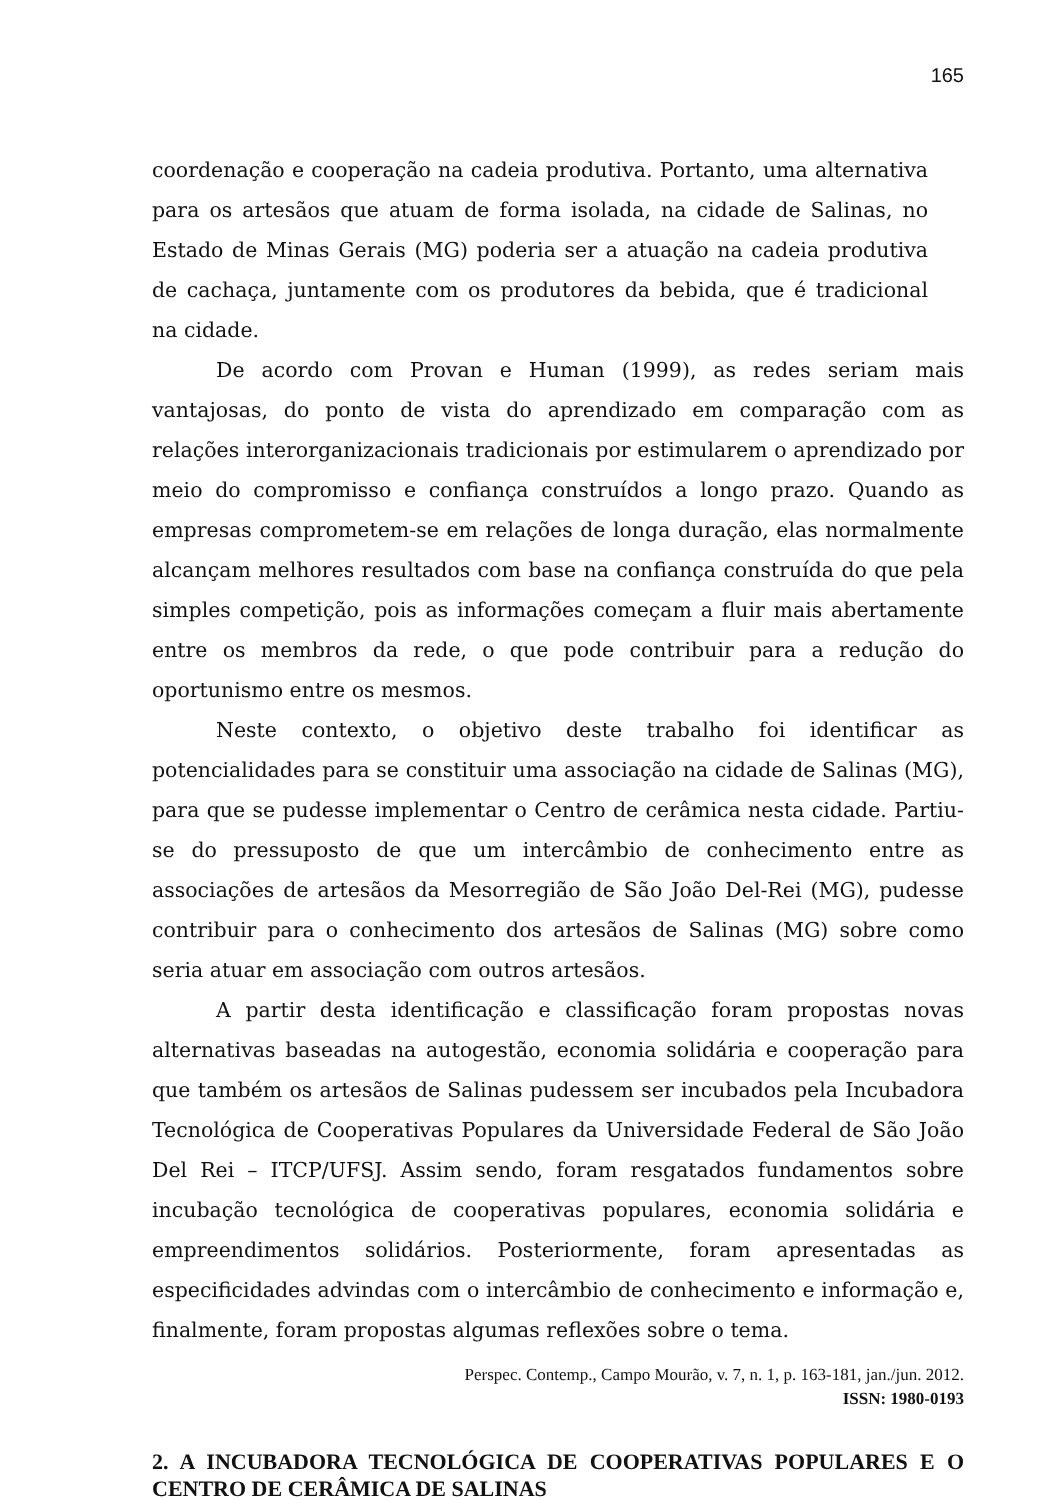165
coordenação e cooperação na cadeia produtiva. Portanto, uma alternativa para os artesãos que atuam de forma isolada, na cidade de Salinas, no Estado de Minas Gerais (MG) poderia ser a atuação na cadeia produtiva de cachaça, juntamente com os produtores da bebida, que é tradicional na cidade.
De acordo com Provan e Human (1999), as redes seriam mais vantajosas, do ponto de vista do aprendizado em comparação com as relações interorganizacionais tradicionais por estimularem o aprendizado por meio do compromisso e confiança construídos a longo prazo. Quando as empresas comprometem-se em relações de longa duração, elas normalmente alcançam melhores resultados com base na confiança construída do que pela simples competição, pois as informações começam a fluir mais abertamente entre os membros da rede, o que pode contribuir para a redução do oportunismo entre os mesmos.
Neste contexto, o objetivo deste trabalho foi identificar as potencialidades para se constituir uma associação na cidade de Salinas (MG), para que se pudesse implementar o Centro de cerâmica nesta cidade. Partiu-se do pressuposto de que um intercâmbio de conhecimento entre as associações de artesãos da Mesorregião de São João Del-Rei (MG), pudesse contribuir para o conhecimento dos artesãos de Salinas (MG) sobre como seria atuar em associação com outros artesãos.
A partir desta identificação e classificação foram propostas novas alternativas baseadas na autogestão, economia solidária e cooperação para que também os artesãos de Salinas pudessem ser incubados pela Incubadora Tecnológica de Cooperativas Populares da Universidade Federal de São João Del Rei – ITCP/UFSJ. Assim sendo, foram resgatados fundamentos sobre incubação tecnológica de cooperativas populares, economia solidária e empreendimentos solidários. Posteriormente, foram apresentadas as especificidades advindas com o intercâmbio de conhecimento e informação e, finalmente, foram propostas algumas reflexões sobre o tema.
2. A INCUBADORA TECNOLÓGICA DE COOPERATIVAS POPULARES E O CENTRO DE CERÂMICA DE SALINAS
Perspec. Contemp., Campo Mourão, v. 7, n. 1, p. 163-181, jan./jun. 2012.
ISSN: 1980-0193